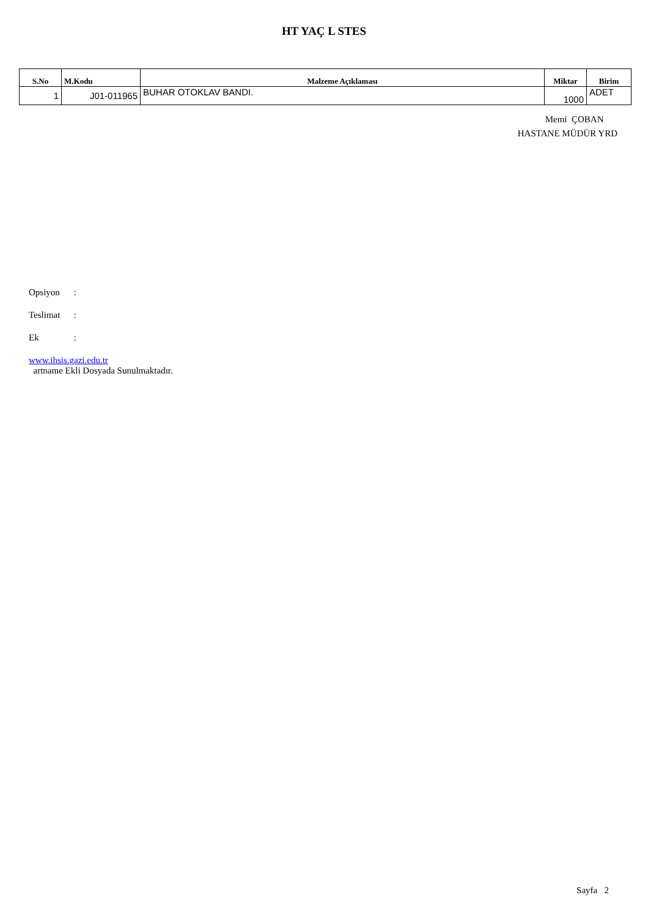HT YAÇ L STES
| S.No | M.Kodu | Malzeme Açıklaması | Miktar | Birim |
| --- | --- | --- | --- | --- |
| 1 | J01-011965 | BUHAR OTOKLAV BANDI. | 1000 | ADET |
Memi ÇOBAN
HASTANE MÜDÜR YRD
Opsiyon :
Teslimat :
Ek :
www.ihsis.gazi.edu.tr
artname Ekli Dosyada Sunulmaktadır.
Sayfa 2